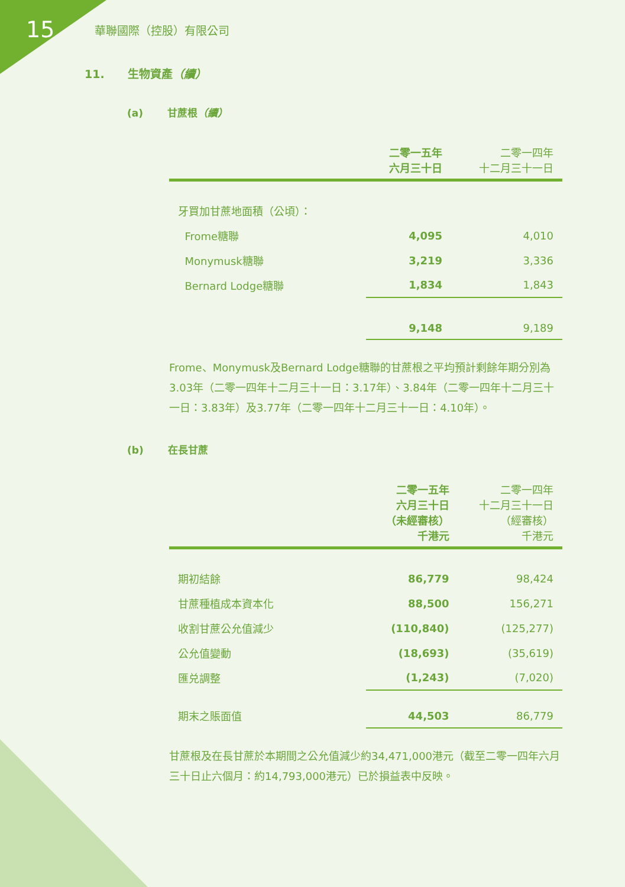15
華聯國際（控股）有限公司
11. 生物資產（續）
(a) 甘蔗根（續）
| | 二零一五年 六月三十日 | 二零一四年 十二月三十一日 |
| --- | --- | --- |
| 牙買加甘蔗地面積（公頃）： | | |
| Frome糖聯 | 4,095 | 4,010 |
| Monymusk糖聯 | 3,219 | 3,336 |
| Bernard Lodge糖聯 | 1,834 | 1,843 |
| | 9,148 | 9,189 |
Frome、Monymusk及Bernard Lodge糖聯的甘蔗根之平均預計剩餘年期分別為3.03年（二零一四年十二月三十一日：3.17年）、3.84年（二零一四年十二月三十一日：3.83年）及3.77年（二零一四年十二月三十一日：4.10年）。
(b) 在長甘蔗
| | 二零一五年 六月三十日 （未經審核） 千港元 | 二零一四年 十二月三十一日 （經審核） 千港元 |
| --- | --- | --- |
| 期初結餘 | 86,779 | 98,424 |
| 甘蔗種植成本資本化 | 88,500 | 156,271 |
| 收割甘蔗公允值減少 | (110,840) | (125,277) |
| 公允值變動 | (18,693) | (35,619) |
| 匯兑調整 | (1,243) | (7,020) |
| 期末之賬面值 | 44,503 | 86,779 |
甘蔗根及在長甘蔗於本期間之公允值減少約34,471,000港元（截至二零一四年六月三十日止六個月：約14,793,000港元）已於損益表中反映。